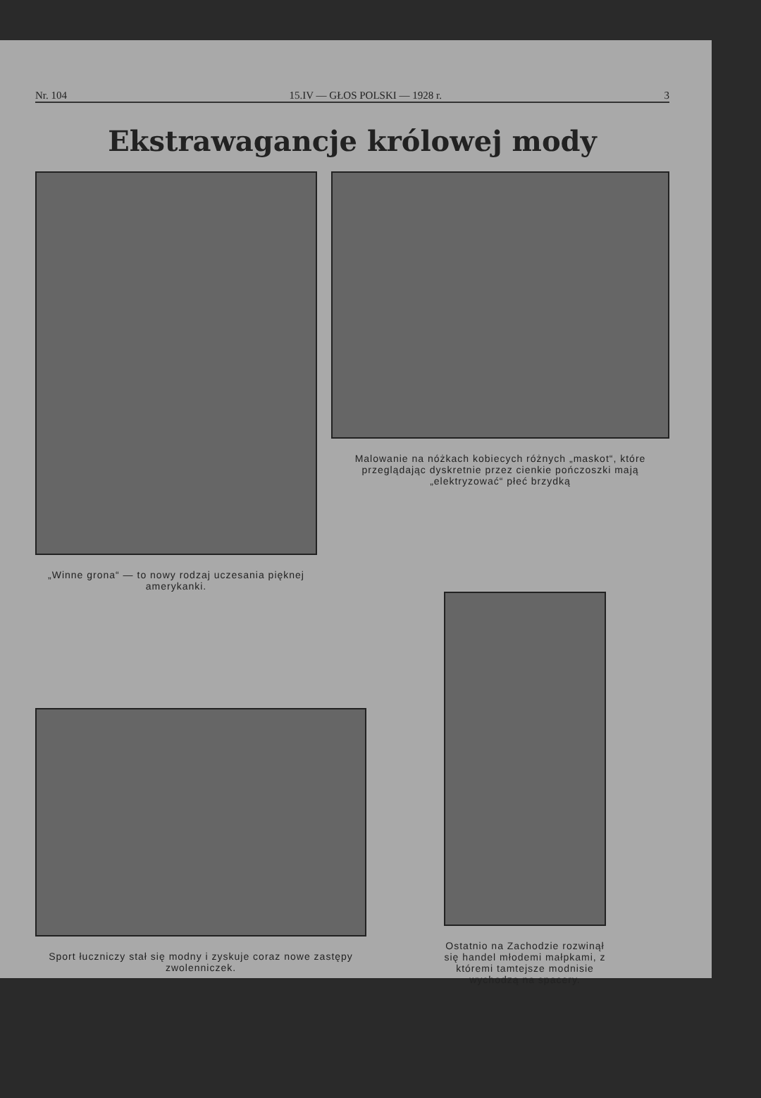Nr. 104 15.IV — GŁOS POLSKI — 1928 r. 3
Ekstrawagancje królowej mody
„Winne grona“ — to nowy rodzaj uczesania pięknej amerykanki.
Malowanie na nóżkach kobiecych różnych „maskot“, które przeglądając dyskretnie przez cienkie pończoszki mają „elektryzować“ płeć brzydką
Sport łuczniczy stał się modny i zyskuje coraz nowe zastępy zwolenniczek.
Ostatnio na Zachodzie rozwinął się handel młodemi małpkami, z któremi tamtejsze modnisie wychodzą na spacery.